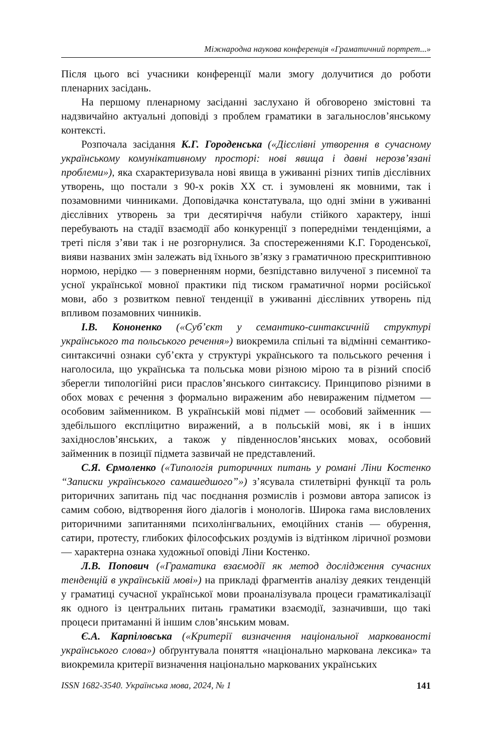Міжнародна наукова конференція «Граматичний портрет...»
Після цього всі учасники конференції мали змогу долучитися до роботи пленарних засідань.
На першому пленарному засіданні заслухано й обговорено змістовні та надзвичайно актуальні доповіді з проблем граматики в загальнослов’янському контексті.
Розпочала засідання К.Г. Городенська («Дієслівні утворення в сучасному українському комунікативному просторі: нові явища і давні нерозв’язані проблеми»), яка схарактеризувала нові явища в уживанні різних типів дієслівних утворень, що постали з 90-х років XX ст. і зумовлені як мовними, так і позамовними чинниками. Доповідачка констатувала, що одні зміни в уживанні дієслівних утворень за три десятиріччя набули стійкого характеру, інші перебувають на стадії взаємодії або конкуренції з попередніми тенденціями, а треті після з’яви так і не розгорнулися. За спостереженнями К.Г. Городенської, вияви названих змін залежать від їхнього зв’язку з граматичною прескриптивною нормою, нерідко — з поверненням норми, безпідставно вилученої з писемної та усної української мовної практики під тиском граматичної норми російської мови, або з розвитком певної тенденції в уживанні дієслівних утворень під впливом позамовних чинників.
І.В. Кононенко («Суб’єкт у семантико-синтаксичній структурі українського та польського речення») виокремила спільні та відмінні семантико-синтаксичні ознаки суб’єкта у структурі українського та польського речення і наголосила, що українська та польська мови різною мірою та в різний спосіб зберегли типологійні риси праслов’янського синтаксису. Принципово різними в обох мовах є речення з формально вираженим або невираженим підметом — особовим займенником. В українській мові підмет — особовий займенник — здебільшого експліцитно виражений, а в польській мові, як і в інших західнослов’янських, а також у південнослов’янських мовах, особовий займенник в позиції підмета зазвичай не представлений.
С.Я. Єрмоленко («Типологія риторичних питань у романі Ліни Костенко “Записки українського самашедшого”») з’ясувала стилетвірні функції та роль риторичних запитань під час поєднання розмислів і розмови автора записок із самим собою, відтворення його діалогів і монологів. Широка гама висловлених риторичними запитаннями психолінгвальних, емоційних станів — обурення, сатири, протесту, глибоких філософських роздумів із відтінком ліричної розмови — характерна ознака художньої оповіді Ліни Костенко.
Л.В. Попович («Граматика взаємодії як метод дослідження сучасних тенденцій в українській мові») на прикладі фрагментів аналізу деяких тенденцій у граматиці сучасної української мови проаналізувала процеси граматикалізації як одного із центральних питань граматики взаємодії, зазначивши, що такі процеси притаманні й іншим слов’янським мовам.
Є.А. Карпіловська («Критерії визначення національної маркованості українського слова») обґрунтувала поняття «національно маркована лексика» та виокремила критерії визначення національно маркованих українських
ISSN 1682-3540. Українська мова, 2024, № 1 141